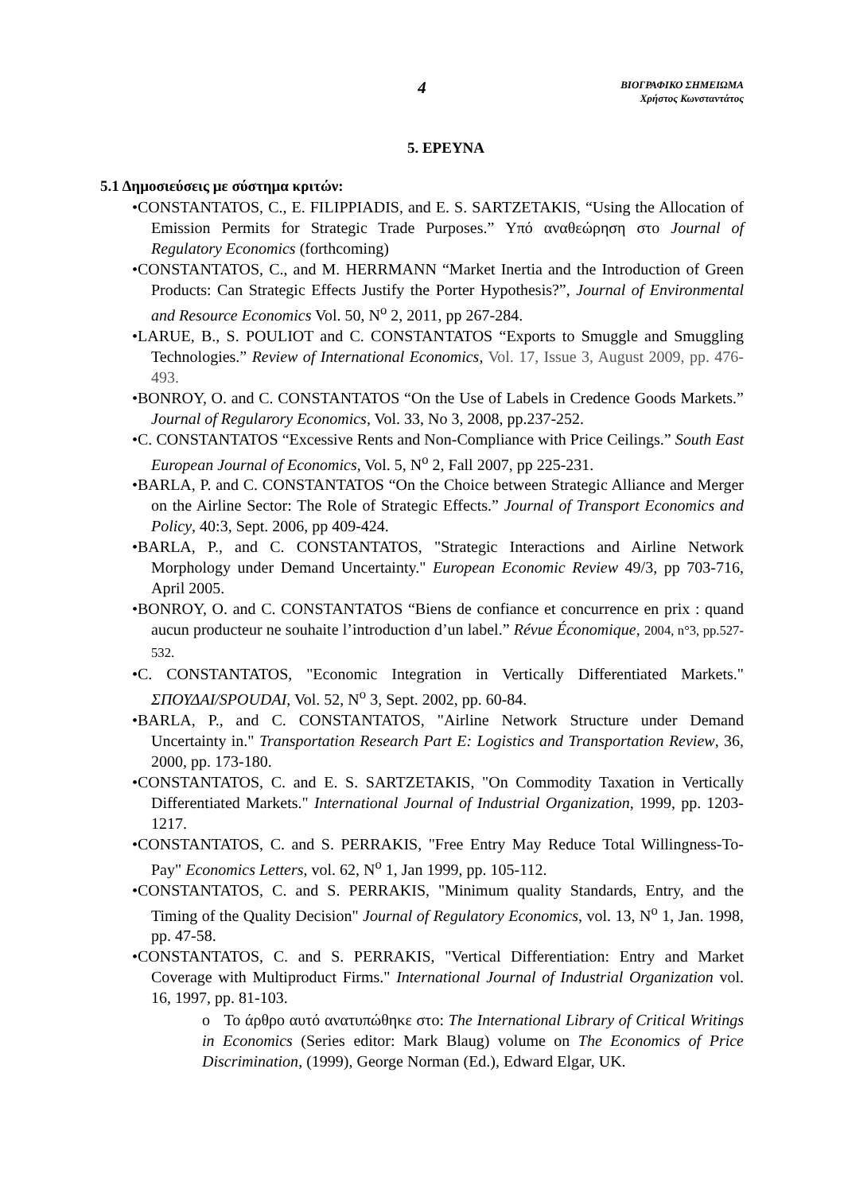4
ΒΙΟΓΡΑΦΙΚΟ ΣΗΜΕΙΩΜΑ
Χρήστος Κωνσταντάτος
5. ΕΡΕΥΝΑ
5.1 Δημοσιεύσεις με σύστημα κριτών:
•CONSTANTATOS, C., E. FILIPPIADIS, and E. S. SARTZETAKIS, “Using the Allocation of Emission Permits for Strategic Trade Purposes.” Υπό αναθεώρηση στο Journal of Regulatory Economics (forthcoming)
•CONSTANTATOS, C., and M. HERRMANN “Market Inertia and the Introduction of Green Products: Can Strategic Effects Justify the Porter Hypothesis?”, Journal of Environmental and Resource Economics Vol. 50, N<sup>o</sup> 2, 2011, pp 267-284.
•LARUE, B., S. POULIOT and C. CONSTANTATOS “Exports to Smuggle and Smuggling Technologies.” Review of International Economics, Vol. 17, Issue 3, August 2009, pp. 476-493.
•BONROY, O. and C. CONSTANTATOS “On the Use of Labels in Credence Goods Markets.” Journal of Regularory Economics, Vol. 33, No 3, 2008, pp.237-252.
•C. CONSTANTATOS “Excessive Rents and Non-Compliance with Price Ceilings.” South East European Journal of Economics, Vol. 5, N<sup>o</sup> 2, Fall 2007, pp 225-231.
•BARLA, P. and C. CONSTANTATOS “On the Choice between Strategic Alliance and Merger on the Airline Sector: The Role of Strategic Effects.” Journal of Transport Economics and Policy, 40:3, Sept. 2006, pp 409-424.
•BARLA, P., and C. CONSTANTATOS, "Strategic Interactions and Airline Network Morphology under Demand Uncertainty." European Economic Review 49/3, pp 703-716, April 2005.
•BONROY, O. and C. CONSTANTATOS “Biens de confiance et concurrence en prix : quand aucun producteur ne souhaite l’introduction d’un label.” Révue Économique, 2004, n°3, pp.527-532.
•C. CONSTANTATOS, "Economic Integration in Vertically Differentiated Markets." ΣΠΟΥΔΑΙ/SPOUDAI, Vol. 52, N<sup>o</sup> 3, Sept. 2002, pp. 60-84.
•BARLA, P., and C. CONSTANTATOS, "Airline Network Structure under Demand Uncertainty in." Transportation Research Part E: Logistics and Transportation Review, 36, 2000, pp. 173-180.
•CONSTANTATOS, C. and E. S. SARTZETAKIS, "On Commodity Taxation in Vertically Differentiated Markets." International Journal of Industrial Organization, 1999, pp. 1203-1217.
•CONSTANTATOS, C. and S. PERRAKIS, "Free Entry May Reduce Total Willingness-To-Pay" Economics Letters, vol. 62, N<sup>o</sup> 1, Jan 1999, pp. 105-112.
•CONSTANTATOS, C. and S. PERRAKIS, "Minimum quality Standards, Entry, and the Timing of the Quality Decision" Journal of Regulatory Economics, vol. 13, N<sup>o</sup> 1, Jan. 1998, pp. 47-58.
•CONSTANTATOS, C. and S. PERRAKIS, "Vertical Differentiation: Entry and Market Coverage with Multiproduct Firms." International Journal of Industrial Organization vol. 16, 1997, pp. 81-103.
o Το άρθρο αυτό ανατυπώθηκε στο: The International Library of Critical Writings in Economics (Series editor: Mark Blaug) volume on The Economics of Price Discrimination, (1999), George Norman (Ed.), Edward Elgar, UK.